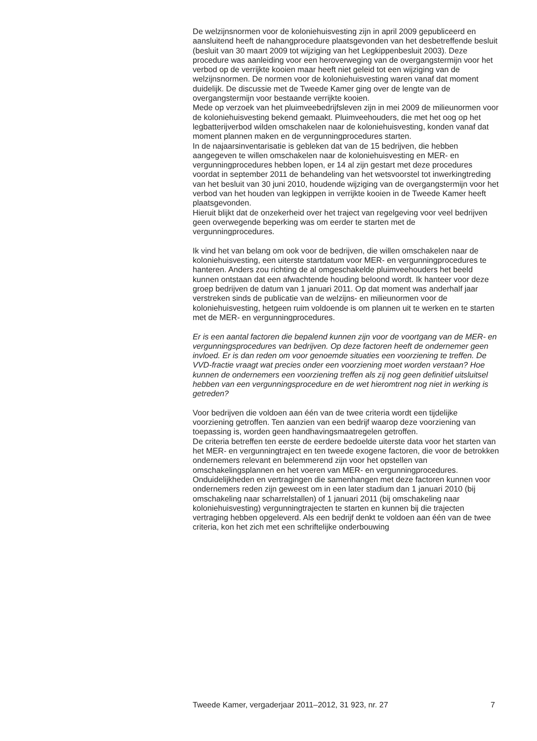De welzijnsnormen voor de koloniehuisvesting zijn in april 2009 gepubliceerd en aansluitend heeft de nahangprocedure plaatsgevonden van het desbetreffende besluit (besluit van 30 maart 2009 tot wijziging van het Legkippenbesluit 2003). Deze procedure was aanleiding voor een heroverweging van de overgangstermijn voor het verbod op de verrijkte kooien maar heeft niet geleid tot een wijziging van de welzijnsnormen. De normen voor de koloniehuisvesting waren vanaf dat moment duidelijk. De discussie met de Tweede Kamer ging over de lengte van de overgangstermijn voor bestaande verrijkte kooien.
Mede op verzoek van het pluimveebedrijfsleven zijn in mei 2009 de milieunormen voor de koloniehuisvesting bekend gemaakt. Pluimveehouders, die met het oog op het legbatterijverbod wilden omschakelen naar de koloniehuisvesting, konden vanaf dat moment plannen maken en de vergunningprocedures starten.
In de najaarsinventarisatie is gebleken dat van de 15 bedrijven, die hebben aangegeven te willen omschakelen naar de koloniehuisvesting en MER- en vergunningprocedures hebben lopen, er 14 al zijn gestart met deze procedures voordat in september 2011 de behandeling van het wetsvoorstel tot inwerkingtreding van het besluit van 30 juni 2010, houdende wijziging van de overgangstermijn voor het verbod van het houden van legkippen in verrijkte kooien in de Tweede Kamer heeft plaatsgevonden.
Hieruit blijkt dat de onzekerheid over het traject van regelgeving voor veel bedrijven geen overwegende beperking was om eerder te starten met de vergunningprocedures.
Ik vind het van belang om ook voor de bedrijven, die willen omschakelen naar de koloniehuisvesting, een uiterste startdatum voor MER- en vergunningprocedures te hanteren. Anders zou richting de al omgeschakelde pluimveehouders het beeld kunnen ontstaan dat een afwachtende houding beloond wordt. Ik hanteer voor deze groep bedrijven de datum van 1 januari 2011. Op dat moment was anderhalf jaar verstreken sinds de publicatie van de welzijns- en milieunormen voor de koloniehuisvesting, hetgeen ruim voldoende is om plannen uit te werken en te starten met de MER- en vergunningprocedures.
Er is een aantal factoren die bepalend kunnen zijn voor de voortgang van de MER- en vergunningsprocedures van bedrijven. Op deze factoren heeft de ondernemer geen invloed. Er is dan reden om voor genoemde situaties een voorziening te treffen. De VVD-fractie vraagt wat precies onder een voorziening moet worden verstaan? Hoe kunnen de ondernemers een voorziening treffen als zij nog geen definitief uitsluitsel hebben van een vergunningsprocedure en de wet hieromtrent nog niet in werking is getreden?
Voor bedrijven die voldoen aan één van de twee criteria wordt een tijdelijke voorziening getroffen. Ten aanzien van een bedrijf waarop deze voorziening van toepassing is, worden geen handhavingsmaatregelen getroffen.
De criteria betreffen ten eerste de eerdere bedoelde uiterste data voor het starten van het MER- en vergunningtraject en ten tweede exogene factoren, die voor de betrokken ondernemers relevant en belemmerend zijn voor het opstellen van omschakelingsplannen en het voeren van MER- en vergunningprocedures. Onduidelijkheden en vertragingen die samenhangen met deze factoren kunnen voor ondernemers reden zijn geweest om in een later stadium dan 1 januari 2010 (bij omschakeling naar scharrelstallen) of 1 januari 2011 (bij omschakeling naar koloniehuisvesting) vergunningtrajecten te starten en kunnen bij die trajecten vertraging hebben opgeleverd. Als een bedrijf denkt te voldoen aan één van de twee criteria, kon het zich met een schriftelijke onderbouwing
Tweede Kamer, vergaderjaar 2011–2012, 31 923, nr. 27 7